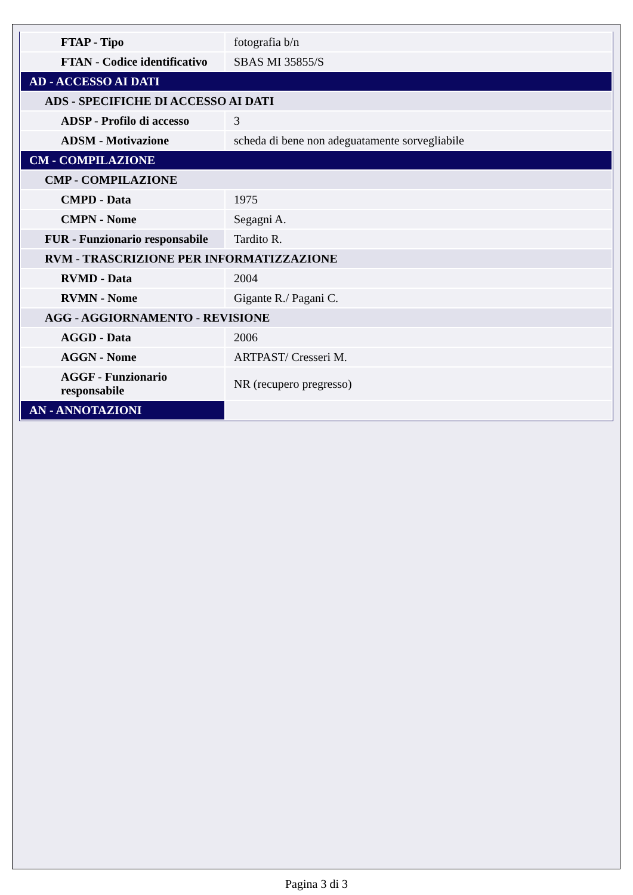| FTAP - Tipo | fotografia b/n |
| FTAN - Codice identificativo | SBAS MI 35855/S |
| AD - ACCESSO AI DATI | |
| ADS - SPECIFICHE DI ACCESSO AI DATI | |
| ADSP - Profilo di accesso | 3 |
| ADSM - Motivazione | scheda di bene non adeguatamente sorvegliabile |
| CM - COMPILAZIONE | |
| CMP - COMPILAZIONE | |
| CMPD - Data | 1975 |
| CMPN - Nome | Segagni A. |
| FUR - Funzionario responsabile | Tardito R. |
| RVM - TRASCRIZIONE PER INFORMATIZZAZIONE | |
| RVMD - Data | 2004 |
| RVMN - Nome | Gigante R./ Pagani C. |
| AGG - AGGIORNAMENTO - REVISIONE | |
| AGGD - Data | 2006 |
| AGGN - Nome | ARTPAST/ Cresseri M. |
| AGGF - Funzionario responsabile | NR (recupero pregresso) |
| AN - ANNOTAZIONI | |
Pagina 3 di 3